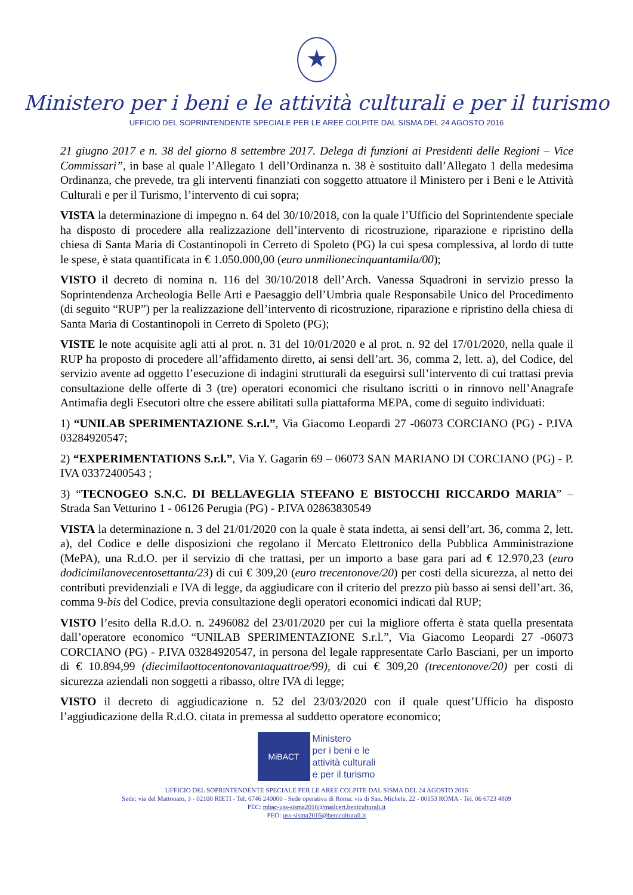★
Ministero per i beni e le attività culturali e per il turismo
UFFICIO DEL SOPRINTENDENTE SPECIALE PER LE AREE COLPITE DAL SISMA DEL 24 AGOSTO 2016
21 giugno 2017 e n. 38 del giorno 8 settembre 2017. Delega di funzioni ai Presidenti delle Regioni – Vice Commissari”, in base al quale l’Allegato 1 dell’Ordinanza n. 38 è sostituito dall’Allegato 1 della medesima Ordinanza, che prevede, tra gli interventi finanziati con soggetto attuatore il Ministero per i Beni e le Attività Culturali e per il Turismo, l’intervento di cui sopra;
VISTA la determinazione di impegno n. 64 del 30/10/2018, con la quale l’Ufficio del Soprintendente speciale ha disposto di procedere alla realizzazione dell’intervento di ricostruzione, riparazione e ripristino della chiesa di Santa Maria di Costantinopoli in Cerreto di Spoleto (PG) la cui spesa complessiva, al lordo di tutte le spese, è stata quantificata in € 1.050.000,00 (euro unmilionecinquantamila/00);
VISTO il decreto di nomina n. 116 del 30/10/2018 dell’Arch. Vanessa Squadroni in servizio presso la Soprintendenza Archeologia Belle Arti e Paesaggio dell’Umbria quale Responsabile Unico del Procedimento (di seguito “RUP”) per la realizzazione dell’intervento di ricostruzione, riparazione e ripristino della chiesa di Santa Maria di Costantinopoli in Cerreto di Spoleto (PG);
VISTE le note acquisite agli atti al prot. n. 31 del 10/01/2020 e al prot. n. 92 del 17/01/2020, nella quale il RUP ha proposto di procedere all’affidamento diretto, ai sensi dell’art. 36, comma 2, lett. a), del Codice, del servizio avente ad oggetto l’esecuzione di indagini strutturali da eseguirsi sull’intervento di cui trattasi previa consultazione delle offerte di 3 (tre) operatori economici che risultano iscritti o in rinnovo nell’Anagrafe Antimafia degli Esecutori oltre che essere abilitati sulla piattaforma MEPA, come di seguito individuati:
1) “UNILAB SPERIMENTAZIONE S.r.l.”, Via Giacomo Leopardi 27 -06073 CORCIANO (PG) - P.IVA 03284920547;
2) “EXPERIMENTATIONS S.r.l.”, Via Y. Gagarin 69 – 06073 SAN MARIANO DI CORCIANO (PG) - P. IVA 03372400543 ;
3) “TECNOGEO S.N.C. DI BELLAVEGLIA STEFANO E BISTOCCHI RICCARDO MARIA” – Strada San Vetturino 1 - 06126 Perugia (PG) - P.IVA 02863830549
VISTA la determinazione n. 3 del 21/01/2020 con la quale è stata indetta, ai sensi dell’art. 36, comma 2, lett. a), del Codice e delle disposizioni che regolano il Mercato Elettronico della Pubblica Amministrazione (MePA), una R.d.O. per il servizio di che trattasi, per un importo a base gara pari ad € 12.970,23 (euro dodicimilanovecentosettanta/23) di cui € 309,20 (euro trecentonove/20) per costi della sicurezza, al netto dei contributi previdenziali e IVA di legge, da aggiudicare con il criterio del prezzo più basso ai sensi dell’art. 36, comma 9-bis del Codice, previa consultazione degli operatori economici indicati dal RUP;
VISTO l’esito della R.d.O. n. 2496082 del 23/01/2020 per cui la migliore offerta è stata quella presentata dall’operatore economico “UNILAB SPERIMENTAZIONE S.r.l.”, Via Giacomo Leopardi 27 -06073 CORCIANO (PG) - P.IVA 03284920547, in persona del legale rappresentate Carlo Basciani, per un importo di € 10.894,99 (diecimilaottocentonovantaquattroe/99), di cui € 309,20 (trecentonove/20) per costi di sicurezza aziendali non soggetti a ribasso, oltre IVA di legge;
VISTO il decreto di aggiudicazione n. 52 del 23/03/2020 con il quale quest’Ufficio ha disposto l’aggiudicazione della R.d.O. citata in premessa al suddetto operatore economico;
MiBACT
Ministero
per i beni e le
attività culturali
e per il turismo
UFFICIO DEL SOPRINTENDENTE SPECIALE PER LE AREE COLPITE DAL SISMA DEL 24 AGOSTO 2016
Sede: via del Mattonato, 3 - 02100 RIETI - Tel. 0746 240000 - Sede operativa di Roma: via di San. Michele, 22 - 00153 ROMA - Tel. 06 6723 4809
PEC: mbac-uss-sisma2016@mailcert.beniculturali.it
PEO: uss-sisma2016@beniculturali.it